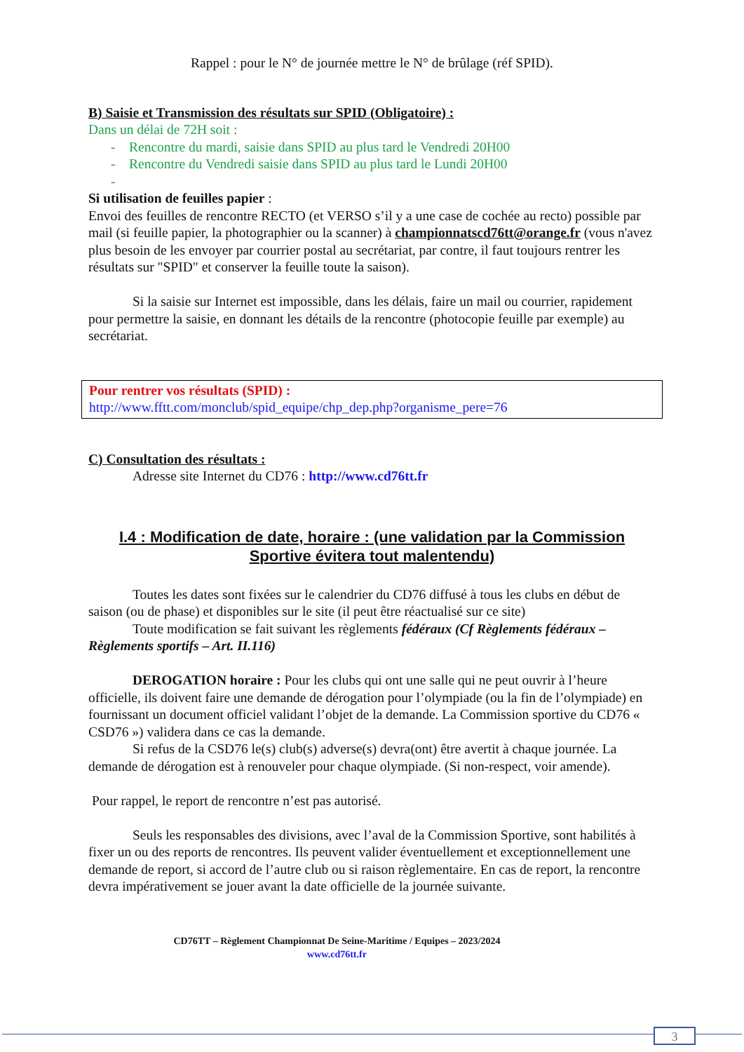Rappel : pour le N° de journée mettre le N° de brûlage (réf SPID).
B) Saisie et Transmission des résultats sur SPID (Obligatoire) :
Dans un délai de 72H soit :
- Rencontre du mardi, saisie dans SPID au plus tard le Vendredi 20H00
- Rencontre du Vendredi saisie dans SPID au plus tard le Lundi 20H00
-
Si utilisation de feuilles papier :
Envoi des feuilles de rencontre RECTO (et VERSO s’il y a une case de cochée au recto) possible par mail (si feuille papier, la photographier ou la scanner) à championnatscd76tt@orange.fr (vous n'avez plus besoin de les envoyer par courrier postal au secrétariat, par contre, il faut toujours rentrer les résultats sur "SPID" et conserver la feuille toute la saison).
Si la saisie sur Internet est impossible, dans les délais, faire un mail ou courrier, rapidement pour permettre la saisie, en donnant les détails de la rencontre (photocopie feuille par exemple) au secrétariat.
Pour rentrer vos résultats (SPID) :
http://www.fftt.com/monclub/spid_equipe/chp_dep.php?organisme_pere=76
C) Consultation des résultats :
Adresse site Internet du CD76 : http://www.cd76tt.fr
I.4 : Modification de date, horaire : (une validation par la Commission Sportive évitera tout malentendu)
Toutes les dates sont fixées sur le calendrier du CD76 diffusé à tous les clubs en début de saison (ou de phase) et disponibles sur le site (il peut être réactualisé sur ce site)
Toute modification se fait suivant les règlements fédéraux (Cf Règlements fédéraux – Règlements sportifs – Art. II.116)
DEROGATION horaire : Pour les clubs qui ont une salle qui ne peut ouvrir à l’heure officielle, ils doivent faire une demande de dérogation pour l’olympiade (ou la fin de l’olympiade) en fournissant un document officiel validant l’objet de la demande. La Commission sportive du CD76 « CSD76 ») validera dans ce cas la demande.
Si refus de la CSD76 le(s) club(s) adverse(s) devra(ont) être avertit à chaque journée. La demande de dérogation est à renouveler pour chaque olympiade. (Si non-respect, voir amende).
Pour rappel, le report de rencontre n’est pas autorisé.
Seuls les responsables des divisions, avec l’aval de la Commission Sportive, sont habilités à fixer un ou des reports de rencontres. Ils peuvent valider éventuellement et exceptionnellement une demande de report, si accord de l’autre club ou si raison règlementaire. En cas de report, la rencontre devra impérativement se jouer avant la date officielle de la journée suivante.
CD76TT – Règlement Championnat De Seine-Maritime / Equipes – 2023/2024
www.cd76tt.fr
3